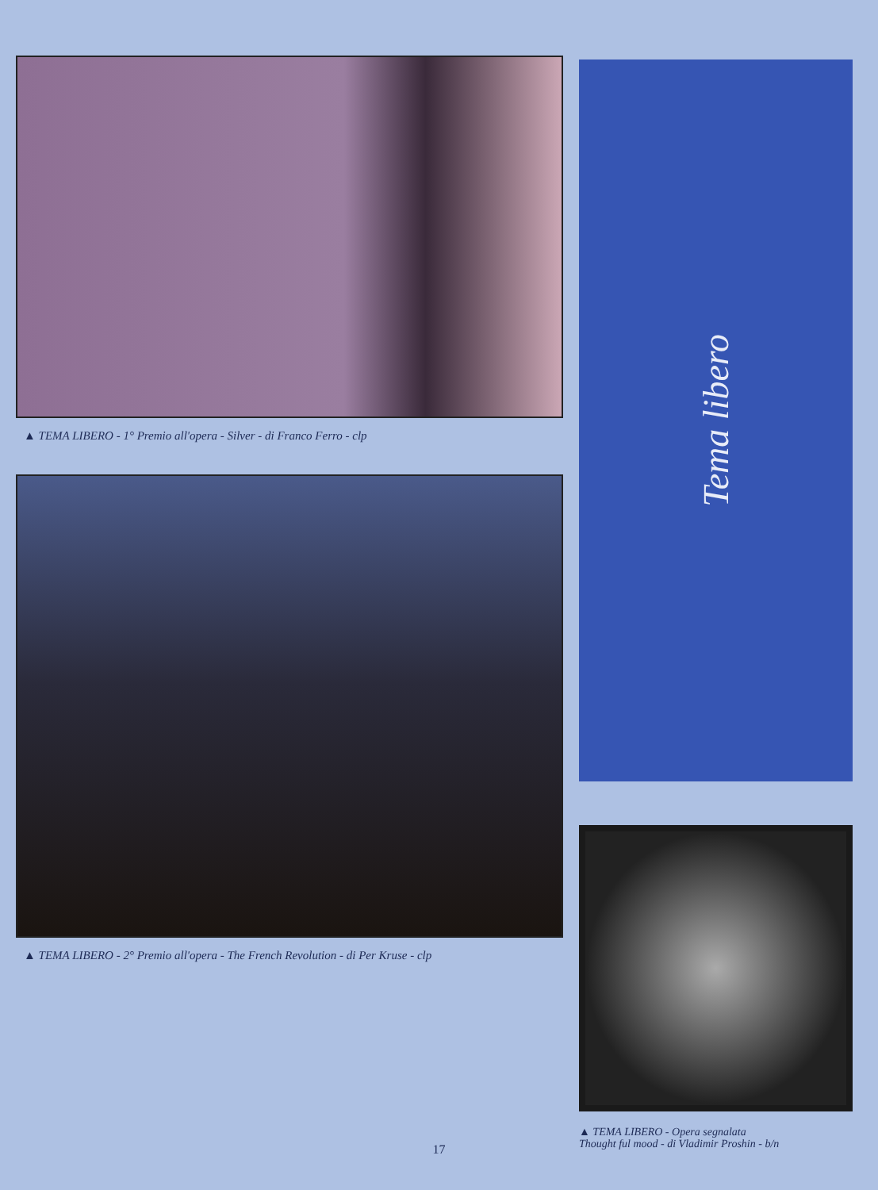▲ TEMA LIBERO - 1° Premio all'opera - Silver - di Franco Ferro - clp
▲ TEMA LIBERO - 2° Premio all'opera - The French Revolution - di Per Kruse - clp
Tema libero
▲ TEMA LIBERO - Opera segnalata
Thought ful mood - di Vladimir Proshin - b/n
17